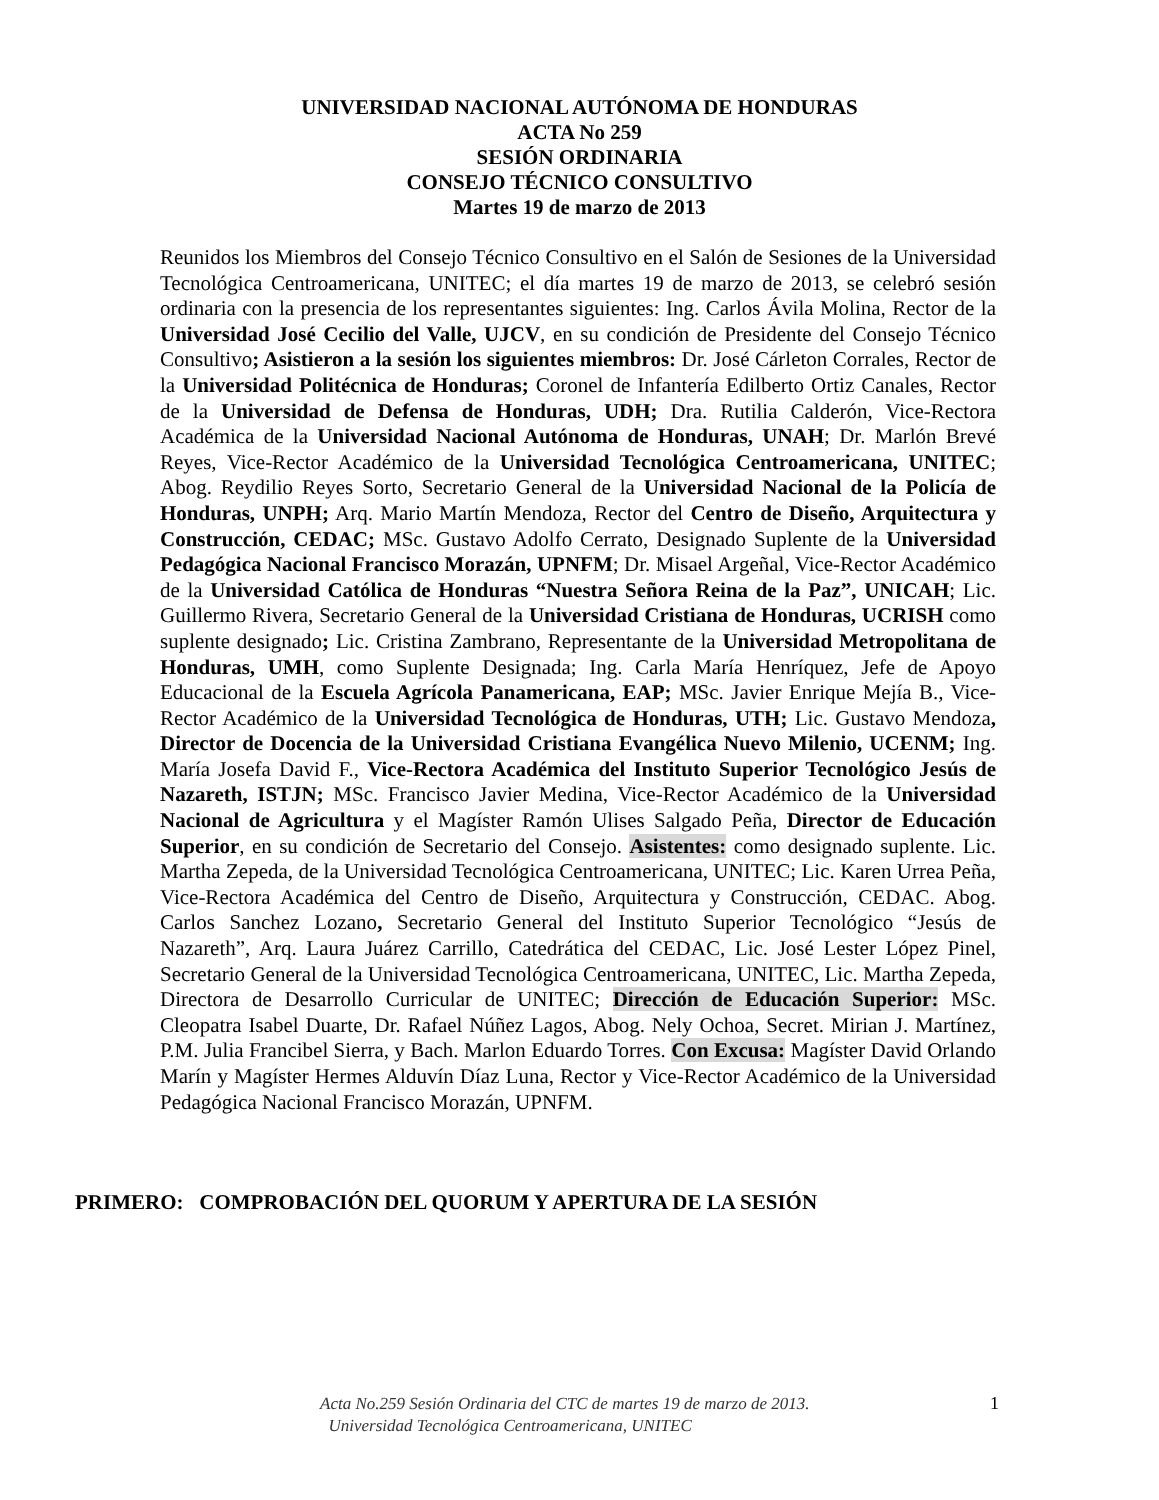UNIVERSIDAD NACIONAL AUTÓNOMA DE HONDURAS
ACTA No 259
SESIÓN ORDINARIA
CONSEJO TÉCNICO CONSULTIVO
Martes 19 de marzo de 2013
Reunidos los Miembros del Consejo Técnico Consultivo en el Salón de Sesiones de la Universidad Tecnológica Centroamericana, UNITEC; el día martes 19 de marzo de 2013, se celebró sesión ordinaria con la presencia de los representantes siguientes: Ing. Carlos Ávila Molina, Rector de la Universidad José Cecilio del Valle, UJCV, en su condición de Presidente del Consejo Técnico Consultivo; Asistieron a la sesión los siguientes miembros: Dr. José Cárleton Corrales, Rector de la Universidad Politécnica de Honduras; Coronel de Infantería Edilberto Ortiz Canales, Rector de la Universidad de Defensa de Honduras, UDH; Dra. Rutilia Calderón, Vice-Rectora Académica de la Universidad Nacional Autónoma de Honduras, UNAH; Dr. Marlón Brevé Reyes, Vice-Rector Académico de la Universidad Tecnológica Centroamericana, UNITEC; Abog. Reydilio Reyes Sorto, Secretario General de la Universidad Nacional de la Policía de Honduras, UNPH; Arq. Mario Martín Mendoza, Rector del Centro de Diseño, Arquitectura y Construcción, CEDAC; MSc. Gustavo Adolfo Cerrato, Designado Suplente de la Universidad Pedagógica Nacional Francisco Morazán, UPNFM; Dr. Misael Argeñal, Vice-Rector Académico de la Universidad Católica de Honduras “Nuestra Señora Reina de la Paz”, UNICAH; Lic. Guillermo Rivera, Secretario General de la Universidad Cristiana de Honduras, UCRISH como suplente designado; Lic. Cristina Zambrano, Representante de la Universidad Metropolitana de Honduras, UMH, como Suplente Designada; Ing. Carla María Henríquez, Jefe de Apoyo Educacional de la Escuela Agrícola Panamericana, EAP; MSc. Javier Enrique Mejía B., Vice-Rector Académico de la Universidad Tecnológica de Honduras, UTH; Lic. Gustavo Mendoza, Director de Docencia de la Universidad Cristiana Evangélica Nuevo Milenio, UCENM; Ing. María Josefa David F., Vice-Rectora Académica del Instituto Superior Tecnológico Jesús de Nazareth, ISTJN; MSc. Francisco Javier Medina, Vice-Rector Académico de la Universidad Nacional de Agricultura y el Magíster Ramón Ulises Salgado Peña, Director de Educación Superior, en su condición de Secretario del Consejo. Asistentes: como designado suplente. Lic. Martha Zepeda, de la Universidad Tecnológica Centroamericana, UNITEC; Lic. Karen Urrea Peña, Vice-Rectora Académica del Centro de Diseño, Arquitectura y Construcción, CEDAC. Abog. Carlos Sanchez Lozano, Secretario General del Instituto Superior Tecnológico “Jesús de Nazareth”, Arq. Laura Juárez Carrillo, Catedrática del CEDAC, Lic. José Lester López Pinel, Secretario General de la Universidad Tecnológica Centroamericana, UNITEC, Lic. Martha Zepeda, Directora de Desarrollo Curricular de UNITEC; Dirección de Educación Superior: MSc. Cleopatra Isabel Duarte, Dr. Rafael Núñez Lagos, Abog. Nely Ochoa, Secret. Mirian J. Martínez, P.M. Julia Francibel Sierra, y Bach. Marlon Eduardo Torres. Con Excusa: Magíster David Orlando Marín y Magíster Hermes Alduvín Díaz Luna, Rector y Vice-Rector Académico de la Universidad Pedagógica Nacional Francisco Morazán, UPNFM.
PRIMERO: COMPROBACIÓN DEL QUORUM Y APERTURA DE LA SESIÓN
Acta No.259 Sesión Ordinaria del CTC de martes 19 de marzo de 2013.
Universidad Tecnológica Centroamericana, UNITEC
1